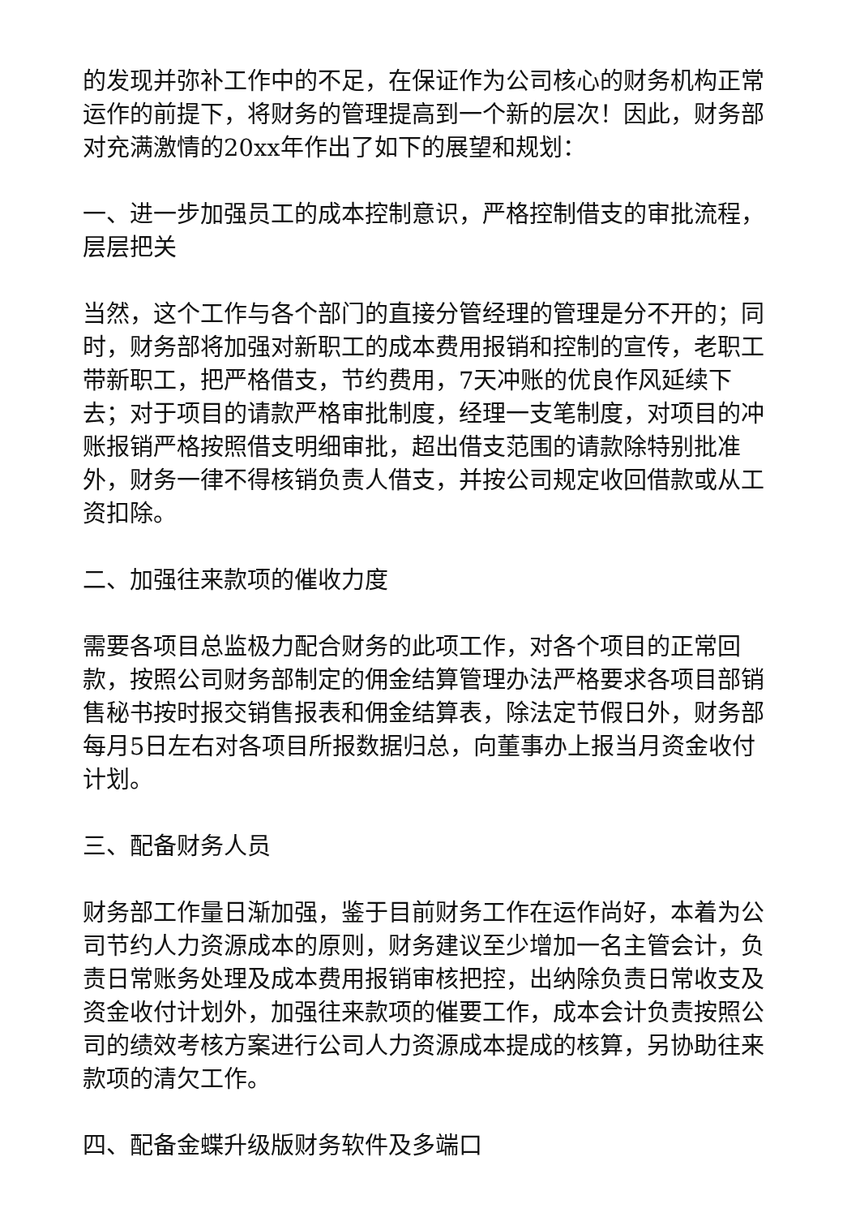的发现并弥补工作中的不足，在保证作为公司核心的财务机构正常运作的前提下，将财务的管理提高到一个新的层次！因此，财务部对充满激情的20xx年作出了如下的展望和规划：
一、进一步加强员工的成本控制意识，严格控制借支的审批流程，层层把关
当然，这个工作与各个部门的直接分管经理的管理是分不开的；同时，财务部将加强对新职工的成本费用报销和控制的宣传，老职工带新职工，把严格借支，节约费用，7天冲账的优良作风延续下去；对于项目的请款严格审批制度，经理一支笔制度，对项目的冲账报销严格按照借支明细审批，超出借支范围的请款除特别批准外，财务一律不得核销负责人借支，并按公司规定收回借款或从工资扣除。
二、加强往来款项的催收力度
需要各项目总监极力配合财务的此项工作，对各个项目的正常回款，按照公司财务部制定的佣金结算管理办法严格要求各项目部销售秘书按时报交销售报表和佣金结算表，除法定节假日外，财务部每月5日左右对各项目所报数据归总，向董事办上报当月资金收付计划。
三、配备财务人员
财务部工作量日渐加强，鉴于目前财务工作在运作尚好，本着为公司节约人力资源成本的原则，财务建议至少增加一名主管会计，负责日常账务处理及成本费用报销审核把控，出纳除负责日常收支及资金收付计划外，加强往来款项的催要工作，成本会计负责按照公司的绩效考核方案进行公司人力资源成本提成的核算，另协助往来款项的清欠工作。
四、配备金蝶升级版财务软件及多端口